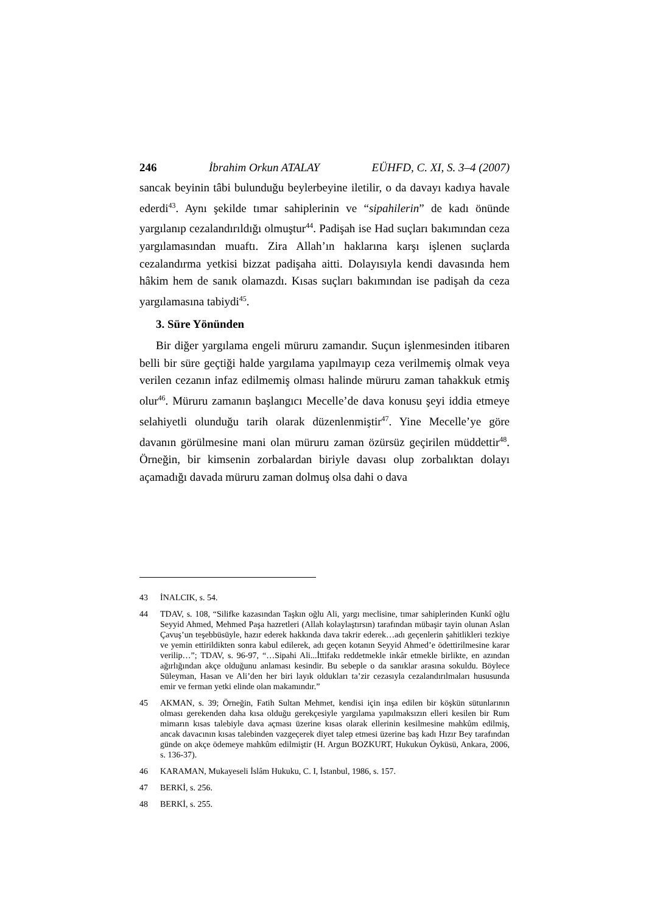246 İbrahim Orkun ATALAY EÜHFD, C. XI, S. 3–4 (2007)
sancak beyinin tâbi bulunduğu beylerbeyine iletilir, o da davayı kadıya havale ederdi<sup>43</sup>. Aynı şekilde tımar sahiplerinin ve “sipahilerin” de kadı önünde yargılanıp cezalandırıldığı olmuştur<sup>44</sup>. Padişah ise Had suçları bakımından ceza yargılamasından muaftı. Zira Allah’ın haklarına karşı işlenen suçlarda cezalandırma yetkisi bizzat padişaha aitti. Dolayısıyla kendi davasında hem hâkim hem de sanık olamazdı. Kısas suçları bakımından ise padişah da ceza yargılamasına tabiydi<sup>45</sup>.
3. Süre Yönünden
Bir diğer yargılama engeli müruru zamandır. Suçun işlenmesinden itibaren belli bir süre geçtiği halde yargılama yapılmayıp ceza verilmemiş olmak veya verilen cezanın infaz edilmemiş olması halinde müruru zaman tahakkuk etmiş olur<sup>46</sup>. Müruru zamanın başlangıcı Mecelle’de dava konusu şeyi iddia etmeye selahiyetli olunduğu tarih olarak düzenlenmiştir<sup>47</sup>. Yine Mecelle’ye göre davanın görülmesine mani olan müruru zaman özürsüz geçirilen müddettir<sup>48</sup>. Örneğin, bir kimsenin zorbalardan biriyle davası olup zorbalıktan dolayı açamadığı davada müruru zaman dolmuş olsa dahi o dava
43 İNALCIK, s. 54.
44 TDAV, s. 108, “Silifke kazasından Taşkın oğlu Ali, yargı meclisine, tımar sahiplerinden Kunkî oğlu Seyyid Ahmed, Mehmed Paşa hazretleri (Allah kolaylaştırsın) tarafından mübaşir tayin olunan Aslan Çavuş’un teşebbüsüyle, hazır ederek hakkında dava takrir ederek…adı geçenlerin şahitlikleri tezkiye ve yemin ettirildikten sonra kabul edilerek, adı geçen kotanın Seyyid Ahmed’e ödettirilmesine karar verilip…”; TDAV, s. 96-97, “…Sipahi Ali...İttifakı reddetmekle inkâr etmekle birlikte, en azından ağırlığından akçe olduğunu anlaması kesindir. Bu sebeple o da sanıklar arasına sokuldu. Böylece Süleyman, Hasan ve Ali’den her biri layık oldukları ta’zir cezasıyla cezalandırılmaları hususunda emir ve ferman yetki elinde olan makamındır.”
45 AKMAN, s. 39; Örneğin, Fatih Sultan Mehmet, kendisi için inşa edilen bir köşkün sütunlarının olması gerekenden daha kısa olduğu gerekçesiyle yargılama yapılmaksızın elleri kesilen bir Rum mimarın kısas talebiyle dava açması üzerine kısas olarak ellerinin kesilmesine mahkûm edilmiş, ancak davacının kısas talebinden vazgeçerek diyet talep etmesi üzerine baş kadı Hızır Bey tarafından günde on akçe ödemeye mahkûm edilmiştir (H. Argun BOZKURT, Hukukun Öyküsü, Ankara, 2006, s. 136-37).
46 KARAMAN, Mukayeseli İslâm Hukuku, C. I, İstanbul, 1986, s. 157.
47 BERKİ, s. 256.
48 BERKİ, s. 255.